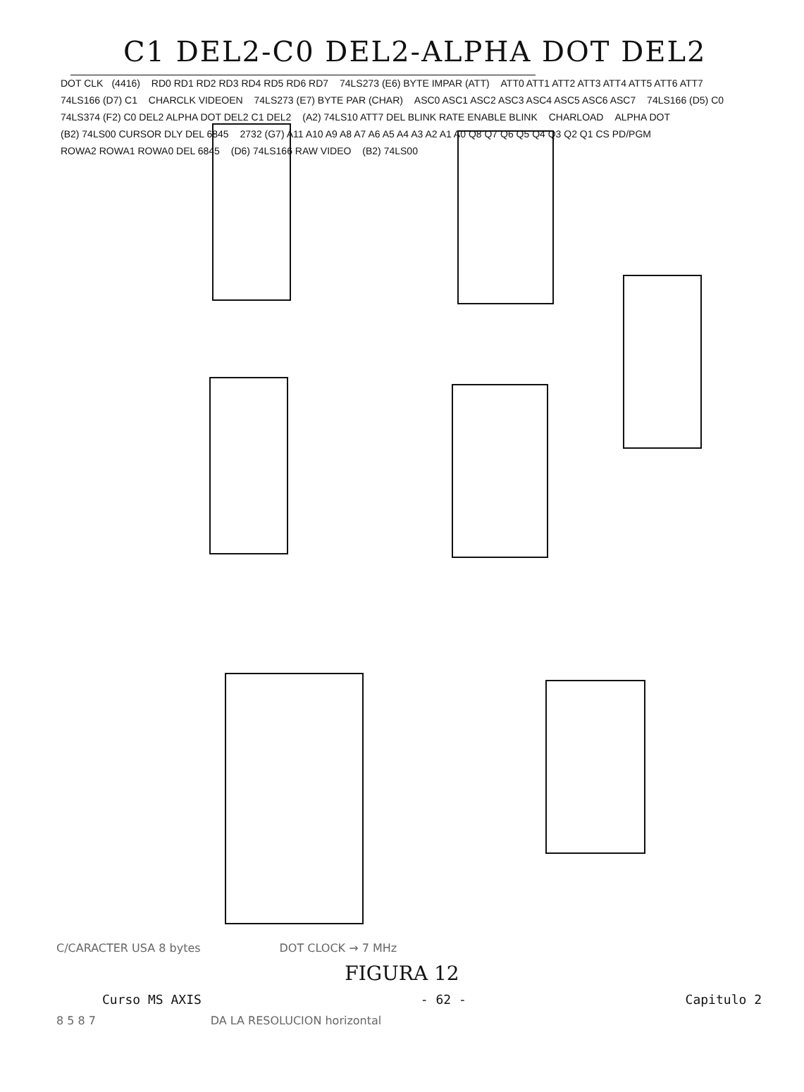C1 DEL2-C0 DEL2-ALPHA DOT DEL2
DOT CLK (4416) RD0 RD1 RD2 RD3 RD4 RD5 RD6 RD7 74LS273 (E6) BYTE IMPAR (ATT) ATT0 ATT1 ATT2 ATT3 ATT4 ATT5 ATT6 ATT7 74LS166 (D7) C1 CHARCLK VIDEOEN 74LS273 (E7) BYTE PAR (CHAR) ASC0 ASC1 ASC2 ASC3 ASC4 ASC5 ASC6 ASC7 74LS166 (D5) C0 74LS374 (F2) C0 DEL2 ALPHA DOT DEL2 C1 DEL2 (A2) 74LS10 ATT7 DEL BLINK RATE ENABLE BLINK CHARLOAD ALPHA DOT (B2) 74LS00 CURSOR DLY DEL 6845 2732 (G7) A11 A10 A9 A8 A7 A6 A5 A4 A3 A2 A1 A0 Q8 Q7 Q6 Q5 Q4 Q3 Q2 Q1 CS PD/PGM ROWA2 ROWA1 ROWA0 DEL 6845 (D6) 74LS166 RAW VIDEO (B2) 74LS00
C/CARACTER USA 8 bytes DOT CLOCK → 7 MHz
FIGURA 12
Curso MS AXIS - 62 - Capitulo 2
8 5 8 7 DA LA RESOLUCION horizontal